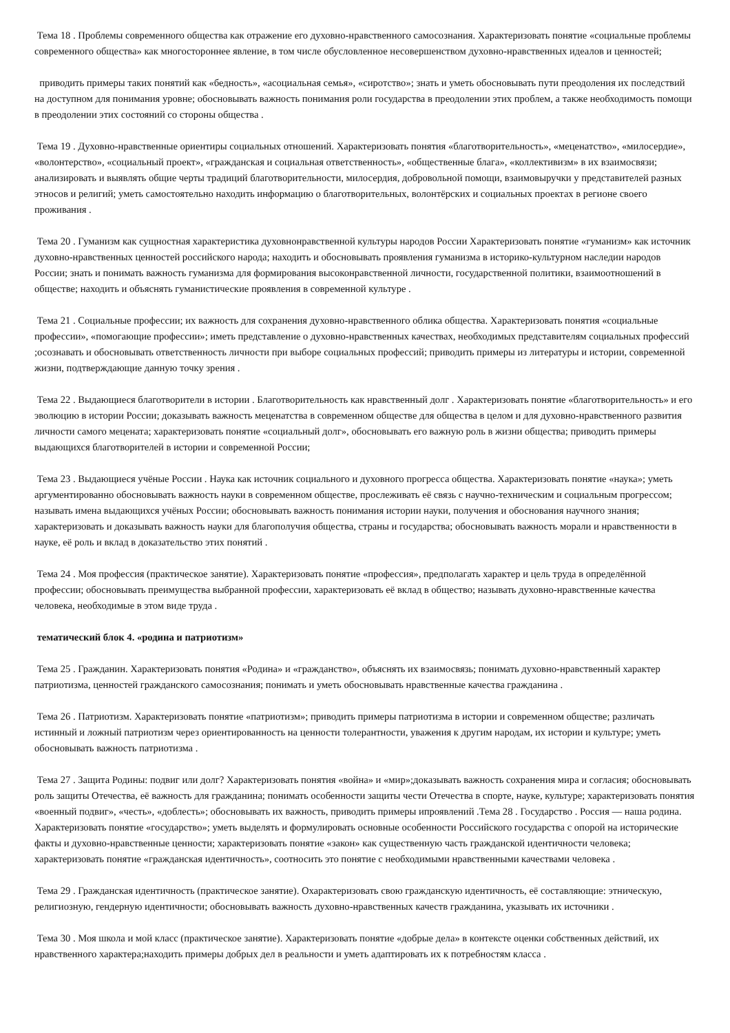Тема 18 . Проблемы современного общества как отражение его духовно-нравственного самосознания. Характеризовать понятие «социальные проблемы современного общества» как многостороннее явление, в том числе обусловленное несовершенством духовно-нравственных идеалов и ценностей;
приводить примеры таких понятий как «бедность», «асоциальная семья», «сиротство»; знать и уметь обосновывать пути преодоления их последствий на доступном для понимания уровне; обосновывать важность понимания роли государства в преодолении этих проблем, а также необходимость помощи в преодолении этих состояний со стороны общества .
Тема 19 . Духовно-нравственные ориентиры социальных отношений. Характеризовать понятия «благотворительность», «меценатство», «милосердие», «волонтерство», «социальный проект», «гражданская и социальная ответственность», «общественные блага», «коллективизм» в их взаимосвязи; анализировать и выявлять общие черты традиций благотворительности, милосердия, добровольной помощи, взаимовыручки у представителей разных этносов и религий; уметь самостоятельно находить информацию о благотворительных, волонтёрских и социальных проектах в регионе своего проживания .
Тема 20 . Гуманизм как сущностная характеристика духовнонравственной культуры народов России Характеризовать понятие «гуманизм» как источник духовно-нравственных ценностей российского народа; находить и обосновывать проявления гуманизма в историко-культурном наследии народов России; знать и понимать важность гуманизма для формирования высоконравственной личности, государственной политики, взаимоотношений в обществе; находить и объяснять гуманистические проявления в современной культуре .
Тема 21 . Социальные профессии; их важность для сохранения духовно-нравственного облика общества. Характеризовать понятия «социальные профессии», «помогающие профессии»; иметь представление о духовно-нравственных качествах, необходимых представителям социальных профессий ;осознавать и обосновывать ответственность личности при выборе социальных профессий; приводить примеры из литературы и истории, современной жизни, подтверждающие данную точку зрения .
Тема 22 . Выдающиеся благотворители в истории . Благотворительность как нравственный долг . Характеризовать понятие «благотворительность» и его эволюцию в истории России; доказывать важность меценатства в современном обществе для общества в целом и для духовно-нравственного развития личности самого мецената; характеризовать понятие «социальный долг», обосновывать его важную роль в жизни общества; приводить примеры выдающихся благотворителей в истории и современной России;
Тема 23 . Выдающиеся учёные России . Наука как источник социального и духовного прогресса общества. Характеризовать понятие «наука»; уметь аргументированно обосновывать важность науки в современном обществе, прослеживать её связь с научно-техническим и социальным прогрессом; называть имена выдающихся учёных России; обосновывать важность понимания истории науки, получения и обоснования научного знания; характеризовать и доказывать важность науки для благополучия общества, страны и государства; обосновывать важность морали и нравственности в науке, её роль и вклад в доказательство этих понятий .
Тема 24 . Моя профессия (практическое занятие). Характеризовать понятие «профессия», предполагать характер и цель труда в определённой профессии; обосновывать преимущества выбранной профессии, характеризовать её вклад в общество; называть духовно-нравственные качества человека, необходимые в этом виде труда .
тематический блок 4. «родина и патриотизм»
Тема 25 . Гражданин. Характеризовать понятия «Родина» и «гражданство», объяснять их взаимосвязь; понимать духовно-нравственный характер патриотизма, ценностей гражданского самосознания; понимать и уметь обосновывать нравственные качества гражданина .
Тема 26 . Патриотизм. Характеризовать понятие «патриотизм»; приводить примеры патриотизма в истории и современном обществе; различать истинный и ложный патриотизм через ориентированность на ценности толерантности, уважения к другим народам, их истории и культуре; уметь обосновывать важность патриотизма .
Тема 27 . Защита Родины: подвиг или долг? Характеризовать понятия «война» и «мир»;доказывать важность сохранения мира и согласия; обосновывать роль защиты Отечества, её важность для гражданина; понимать особенности защиты чести Отечества в спорте, науке, культуре; характеризовать понятия «военный подвиг», «честь», «доблесть»; обосновывать их важность, приводить примеры ипроявлений .Тема 28 . Государство . Россия — наша родина. Характеризовать понятие «государство»; уметь выделять и формулировать основные особенности Российского государства с опорой на исторические факты и духовно-нравственные ценности; характеризовать понятие «закон» как существенную часть гражданской идентичности человека; характеризовать понятие «гражданская идентичность», соотносить это понятие с необходимыми нравственными качествами человека .
Тема 29 . Гражданская идентичность (практическое занятие). Охарактеризовать свою гражданскую идентичность, её составляющие: этническую, религиозную, гендерную идентичности; обосновывать важность духовно-нравственных качеств гражданина, указывать их источники .
Тема 30 . Моя школа и мой класс (практическое занятие). Характеризовать понятие «добрые дела» в контексте оценки собственных действий, их нравственного характера;находить примеры добрых дел в реальности и уметь адаптировать их к потребностям класса .